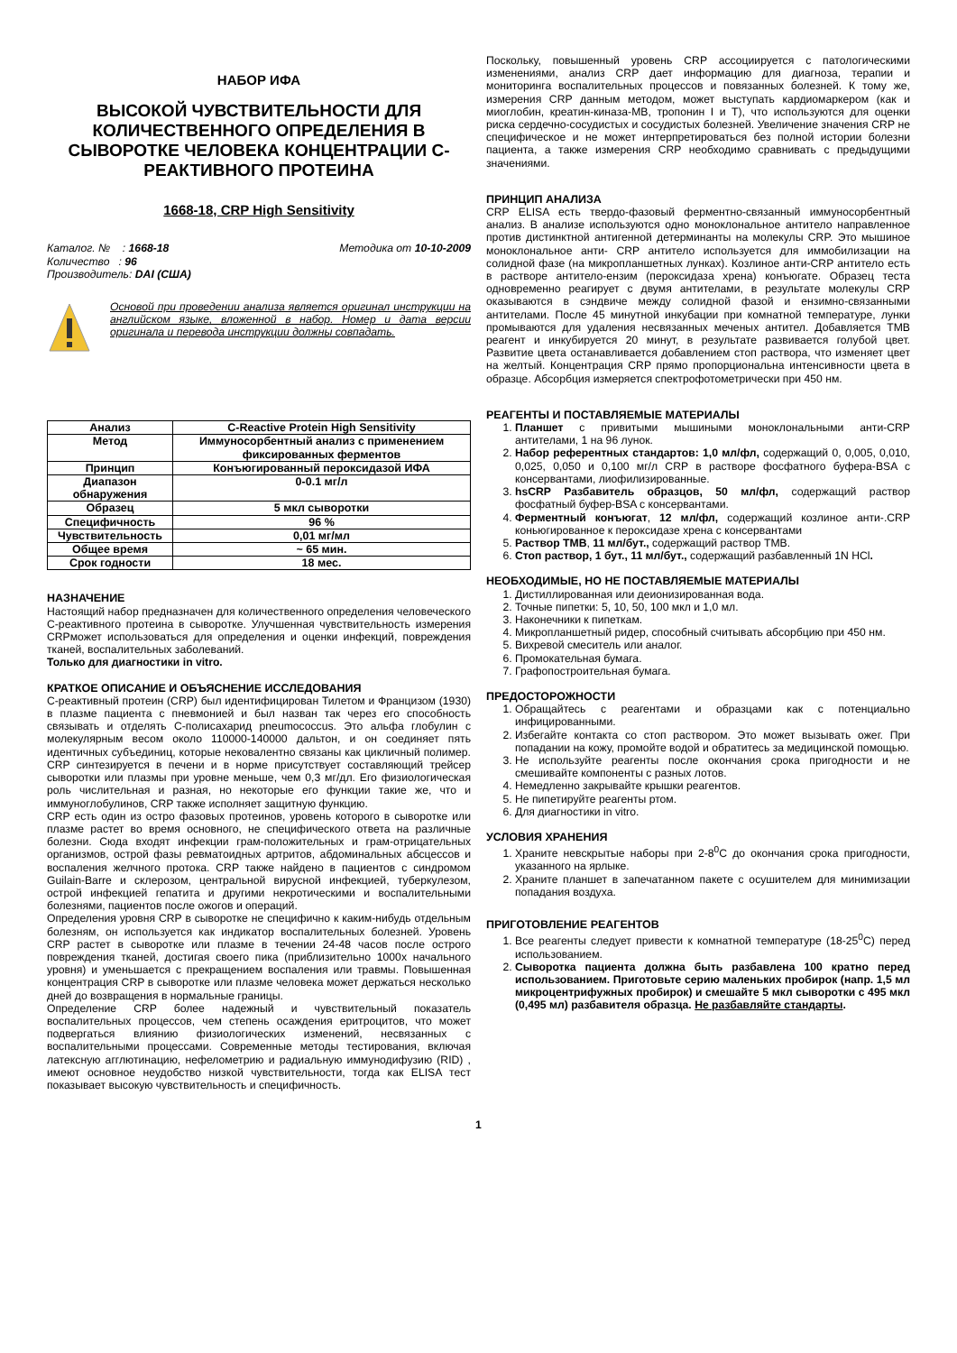НАБОР ИФА
ВЫСОКОЙ ЧУВСТВИТЕЛЬНОСТИ ДЛЯ КОЛИЧЕСТВЕННОГО ОПРЕДЕЛЕНИЯ В СЫВОРОТКЕ ЧЕЛОВЕКА КОНЦЕНТРАЦИИ С-РЕАКТИВНОГО ПРОТЕИНА
1668-18, CRP High Sensitivity
Каталог. № : 1668-18 Методика от 10-10-2009
Количество : 96
Производитель: DAI (США)
Основой при проведении анализа является оригинал инструкции на английском языке, вложенной в набор. Номер и дата версии оригинала и перевода инструкции должны совпадать.
| Анализ | C-Reactive Protein High Sensitivity |
| Метод | Иммуносорбентный анализ с применением фиксированных ферментов |
| Принцип | Конъюгированный пероксидазой ИФА |
| Диапазон обнаружения | 0-0.1 мг/л |
| Образец | 5 мкл сыворотки |
| Специфичность | 96 % |
| Чувствительность | 0,01 мг/мл |
| Общее время | ~ 65 мин. |
| Срок годности | 18 мес. |
НАЗНАЧЕНИЕ
Настоящий набор предназначен для количественного определения человеческого С-реактивного протеина в сыворотке. Улучшенная чувствительность измерения CRPможет использоваться для определения и оценки инфекций, повреждения тканей, воспалительных заболеваний.
Только для диагностики in vitro.
КРАТКОЕ ОПИСАНИЕ И ОБЪЯСНЕНИЕ ИССЛЕДОВАНИЯ
С-реактивный протеин (CRP) был идентифицирован Тилетом и Францизом (1930) в плазме пациента с пневмонией и был назван так через его способность связывать и отделять С-полисахарид pneumococcus. Это альфа глобулин с молекулярным весом около 110000-140000 дальтон, и он соединяет пять идентичных субъединиц, которые нековалентно связаны как цикличный полимер. CRP синтезируется в печени и в норме присутствует составляющий трейсер сыворотки или плазмы при уровне меньше, чем 0,3 мг/дл. Его физиологическая роль числительная и разная, но некоторые его функции такие же, что и иммуноглобулинов, CRP также исполняет защитную функцию.
CRP есть один из остро фазовых протеинов, уровень которого в сыворотке или плазме растет во время основного, не специфического ответа на различные болезни. Сюда входят инфекции грам-положительных и грам-отрицательных организмов, острой фазы ревматоидных артритов, абдоминальных абсцессов и воспаления желчного протока. CRP также найдено в пациентов с синдромом Guilain-Barre и склерозом, центральной вирусной инфекцией, туберкулезом, острой инфекцией гепатита и другими некротическими и воспалительными болезнями, пациентов после ожогов и операций.
Определения уровня CRP в сыворотке не специфично к каким-нибудь отдельным болезням, он используется как индикатор воспалительных болезней. Уровень CRP растет в сыворотке или плазме в течении 24-48 часов после острого повреждения тканей, достигая своего пика (приблизительно 1000х начального уровня) и уменьшается с прекращением воспаления или травмы. Повышенная концентрация CRP в сыворотке или плазме человека может держаться несколько дней до возвращения в нормальные границы.
Определение CRP более надежный и чувствительный показатель воспалительных процессов, чем степень осаждения еритроцитов, что может подвергаться влиянию физиологических изменений, несвязанных с воспалительными процессами. Современные методы тестирования, включая латексную агглютинацию, нефелометрию и радиальную иммунодифузию (RID) , имеют основное неудобство низкой чувствительности, тогда как ELISA тест показывает высокую чувствительность и специфичность.
Поскольку, повышенный уровень CRP ассоциируется с патологическими изменениями, анализ CRP дает информацию для диагноза, терапии и мониторинга воспалительных процессов и повязанных болезней. К тому же, измерения CRP данным методом, может выступать кардиомаркером (как и миоглобин, креатин-киназа-МВ, тропонин I и T), что используются для оценки риска сердечно-сосудистых и сосудистых болезней. Увеличение значения CRP не специфическое и не может интерпретироваться без полной истории болезни пациента, а также измерения CRP необходимо сравнивать с предыдущими значениями.
ПРИНЦИП АНАЛИЗА
CRP ELISA есть твердо-фазовый ферментно-связанный иммуносорбентный анализ. В анализе используются одно моноклональное антитело направленное против дистинктной антигенной детерминанты на молекулы CRP. Это мышиное моноклональное анти- CRP антитело используется для иммобилизации на солидной фазе (на микропланшетных лунках). Козлиное анти-CRP антитело есть в растворе антитело-ензим (пероксидаза хрена) конъюгате. Образец теста одновременно реагирует с двумя антителами, в результате молекулы CRP оказываются в сэндвиче между солидной фазой и ензимно-связанными антителами. После 45 минутной инкубации при комнатной температуре, лунки промываются для удаления несвязанных меченых антител. Добавляется ТМВ реагент и инкубируется 20 минут, в результате развивается голубой цвет. Развитие цвета останавливается добавлением стоп раствора, что изменяет цвет на желтый. Концентрация CRP прямо пропорциональна интенсивности цвета в образце. Абсорбция измеряется спектрофотометрически при 450 нм.
РЕАГЕНТЫ И ПОСТАВЛЯЕМЫЕ МАТЕРИАЛЫ
1. Планшет с привитыми мышиными моноклональными анти-CRP антителами, 1 на 96 лунок.
2. Набор референтных стандартов: 1,0 мл/фл, содержащий 0, 0,005, 0,010, 0,025, 0,050 и 0,100 мг/л CRP в растворе фосфатного буфера-BSA с консервантами, лиофилизированные.
3. hsCRP Разбавитель образцов, 50 мл/фл, содержащий раствор фосфатный буфер-BSA с консервантами.
4. Ферментный конъюгат, 12 мл/фл, содержащий козлиное анти-.CRP коньюгированное к пероксидазе хрена с консервантами
5. Раствор ТМВ, 11 мл/бут., содержащий раствор ТМВ.
6. Стоп раствор, 1 бут., 11 мл/бут., содержащий разбавленный 1N HCl.
НЕОБХОДИМЫЕ, НО НЕ ПОСТАВЛЯЕМЫЕ МАТЕРИАЛЫ
1. Дистиллированная или деионизированная вода.
2. Точные пипетки: 5, 10, 50, 100 мкл и 1,0 мл.
3. Наконечники к пипеткам.
4. Микропланшетный ридер, способный считывать абсорбцию при 450 нм.
5. Вихревой смеситель или аналог.
6. Промокательная бумага.
7. Графопостроительная бумага.
ПРЕДОСТОРОЖНОСТИ
1. Обращайтесь с реагентами и образцами как с потенциально инфицированными.
2. Избегайте контакта со стоп раствором. Это может вызывать ожег. При попадании на кожу, промойте водой и обратитесь за медицинской помощью.
3. Не используйте реагенты после окончания срока пригодности и не смешивайте компоненты с разных лотов.
4. Немедленно закрывайте крышки реагентов.
5. Не пипетируйте реагенты ртом.
6. Для диагностики in vitro.
УСЛОВИЯ ХРАНЕНИЯ
1. Храните невскрытые наборы при 2-8<sup>0</sup>С до окончания срока пригодности, указанного на ярлыке.
2. Храните планшет в запечатанном пакете с осушителем для минимизации попадания воздуха.
ПРИГОТОВЛЕНИЕ РЕАГЕНТОВ
1. Все реагенты следует привести к комнатной температуре (18-25<sup>0</sup>С) перед использованием.
2. Сыворотка пациента должна быть разбавлена 100 кратно перед использованием. Приготовьте серию маленьких пробирок (напр. 1,5 мл микроцентрифужных пробирок) и смешайте 5 мкл сыворотки с 495 мкл (0,495 мл) разбавителя образца. Не разбавляйте стандарты.
1